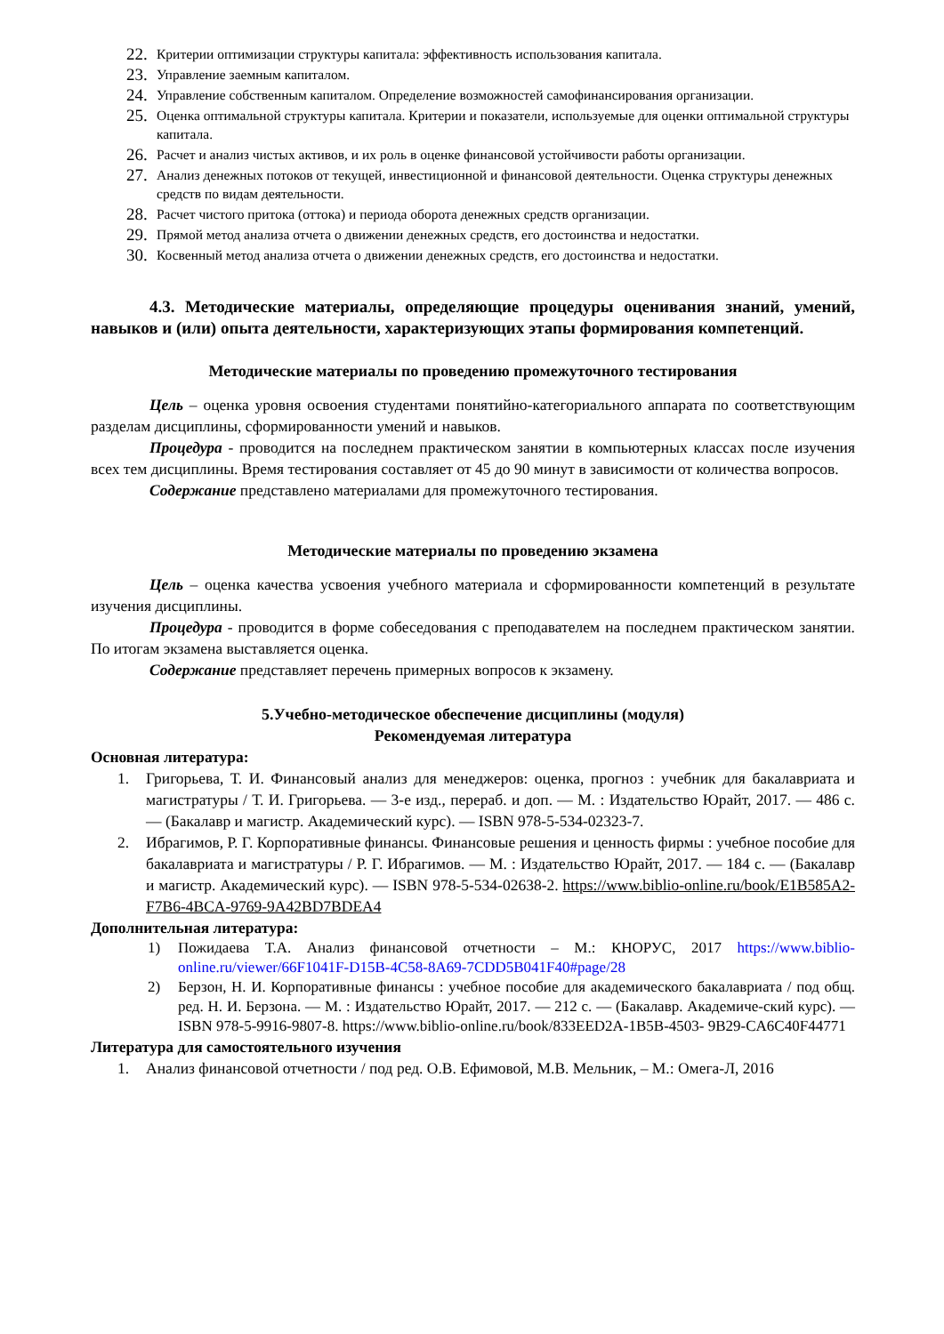22. Критерии оптимизации структуры капитала: эффективность использования капитала.
23. Управление заемным капиталом.
24. Управление собственным капиталом. Определение возможностей самофинансирования организации.
25. Оценка оптимальной структуры капитала. Критерии и показатели, используемые для оценки оптимальной структуры капитала.
26. Расчет и анализ чистых активов, и их роль в оценке финансовой устойчивости работы организации.
27. Анализ денежных потоков от текущей, инвестиционной и финансовой деятельности. Оценка структуры денежных средств по видам деятельности.
28. Расчет чистого притока (оттока) и периода оборота денежных средств организации.
29. Прямой метод анализа отчета о движении денежных средств, его достоинства и недостатки.
30. Косвенный метод анализа отчета о движении денежных средств, его достоинства и недостатки.
4.3. Методические материалы, определяющие процедуры оценивания знаний, умений, навыков и (или) опыта деятельности, характеризующих этапы формирования компетенций.
Методические материалы по проведению промежуточного тестирования
Цель – оценка уровня освоения студентами понятийно-категориального аппарата по соответствующим разделам дисциплины, сформированности умений и навыков.
Процедура - проводится на последнем практическом занятии в компьютерных классах после изучения всех тем дисциплины. Время тестирования составляет от 45 до 90 минут в зависимости от количества вопросов.
Содержание представлено материалами для промежуточного тестирования.
Методические материалы по проведению экзамена
Цель – оценка качества усвоения учебного материала и сформированности компетенций в результате изучения дисциплины.
Процедура - проводится в форме собеседования с преподавателем на последнем практическом занятии. По итогам экзамена выставляется оценка.
Содержание представляет перечень примерных вопросов к экзамену.
5.Учебно-методическое обеспечение дисциплины (модуля)
Рекомендуемая литература
Основная литература:
1. Григорьева, Т. И. Финансовый анализ для менеджеров: оценка, прогноз : учебник для бакалавриата и магистратуры / Т. И. Григорьева. — 3-е изд., перераб. и доп. — М. : Издательство Юрайт, 2017. — 486 с. — (Бакалавр и магистр. Академический курс). — ISBN 978-5-534-02323-7.
2. Ибрагимов, Р. Г. Корпоративные финансы. Финансовые решения и ценность фирмы : учебное пособие для бакалавриата и магистратуры / Р. Г. Ибрагимов. — М. : Издательство Юрайт, 2017. — 184 с. — (Бакалавр и магистр. Академический курс). — ISBN 978-5-534-02638-2. https://www.biblio-online.ru/book/E1B585A2-F7B6-4BCA-9769-9A42BD7BDEA4
Дополнительная литература:
1) Пожидаева Т.А. Анализ финансовой отчетности – М.: КНОРУС, 2017 https://www.biblio-online.ru/viewer/66F1041F-D15B-4C58-8A69-7CDD5B041F40#page/28
2) Берзон, Н. И. Корпоративные финансы : учебное пособие для академического бакалавриата / под общ. ред. Н. И. Берзона. — М. : Издательство Юрайт, 2017. — 212 с. — (Бакалавр. Академиче-ский курс). — ISBN 978-5-9916-9807-8. https://www.biblio-online.ru/book/833EED2A-1B5B-4503- 9B29-CA6C40F44771
Литература для самостоятельного изучения
1. Анализ финансовой отчетности / под ред. О.В. Ефимовой, М.В. Мельник, – М.: Омега-Л, 2016